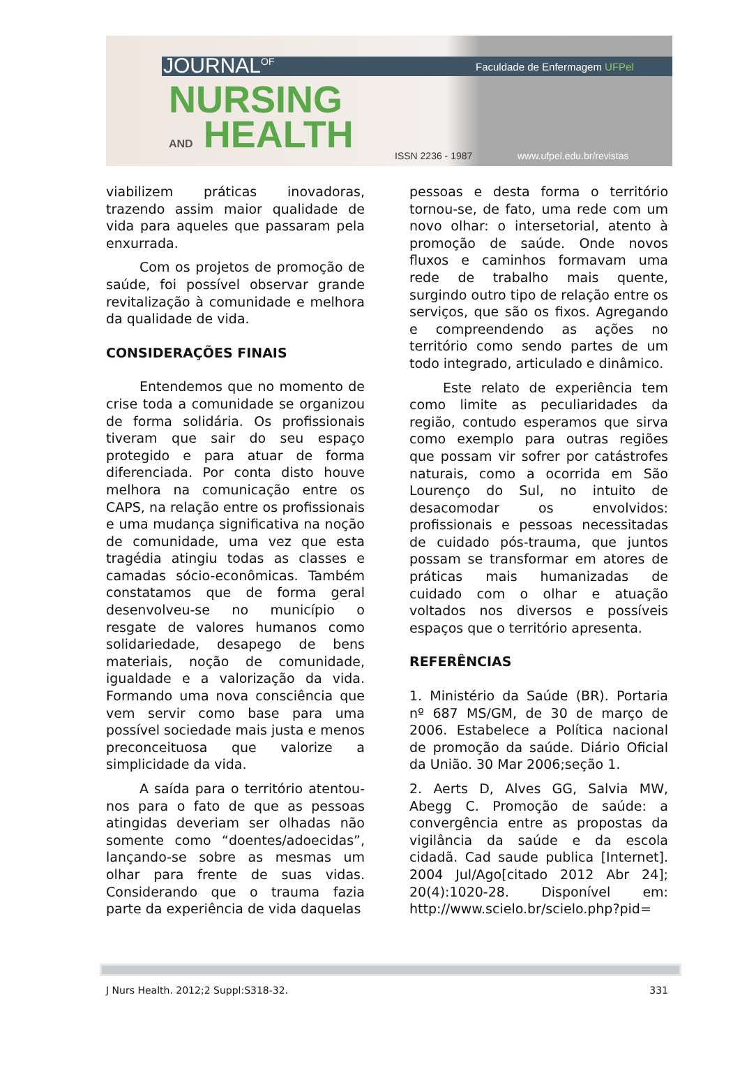JOURNAL<sup>OF</sup> Faculdade de Enfermagem UFPel
NURSING
AND HEALTH ISSN 2236 - 1987 www.ufpel.edu.br/revistas
viabilizem práticas inovadoras, trazendo assim maior qualidade de vida para aqueles que passaram pela enxurrada.
Com os projetos de promoção de saúde, foi possível observar grande revitalização à comunidade e melhora da qualidade de vida.
CONSIDERAÇÕES FINAIS
Entendemos que no momento de crise toda a comunidade se organizou de forma solidária. Os profissionais tiveram que sair do seu espaço protegido e para atuar de forma diferenciada. Por conta disto houve melhora na comunicação entre os CAPS, na relação entre os profissionais e uma mudança significativa na noção de comunidade, uma vez que esta tragédia atingiu todas as classes e camadas sócio-econômicas. Também constatamos que de forma geral desenvolveu-se no município o resgate de valores humanos como solidariedade, desapego de bens materiais, noção de comunidade, igualdade e a valorização da vida. Formando uma nova consciência que vem servir como base para uma possível sociedade mais justa e menos preconceituosa que valorize a simplicidade da vida.
A saída para o território atentou-nos para o fato de que as pessoas atingidas deveriam ser olhadas não somente como “doentes/adoecidas”, lançando-se sobre as mesmas um olhar para frente de suas vidas. Considerando que o trauma fazia parte da experiência de vida daquelas
pessoas e desta forma o território tornou-se, de fato, uma rede com um novo olhar: o intersetorial, atento à promoção de saúde. Onde novos fluxos e caminhos formavam uma rede de trabalho mais quente, surgindo outro tipo de relação entre os serviços, que são os fixos. Agregando e compreendendo as ações no território como sendo partes de um todo integrado, articulado e dinâmico.
Este relato de experiência tem como limite as peculiaridades da região, contudo esperamos que sirva como exemplo para outras regiões que possam vir sofrer por catástrofes naturais, como a ocorrida em São Lourenço do Sul, no intuito de desacomodar os envolvidos: profissionais e pessoas necessitadas de cuidado pós-trauma, que juntos possam se transformar em atores de práticas mais humanizadas de cuidado com o olhar e atuação voltados nos diversos e possíveis espaços que o território apresenta.
REFERÊNCIAS
1. Ministério da Saúde (BR). Portaria nº 687 MS/GM, de 30 de março de 2006. Estabelece a Política nacional de promoção da saúde. Diário Oficial da União. 30 Mar 2006;seção 1.
2. Aerts D, Alves GG, Salvia MW, Abegg C. Promoção de saúde: a convergência entre as propostas da vigilância da saúde e da escola cidadã. Cad saude publica [Internet]. 2004 Jul/Ago[citado 2012 Abr 24]; 20(4):1020-28. Disponível em: http://www.scielo.br/scielo.php?pid=
J Nurs Health. 2012;2 Suppl:S318-32. 331